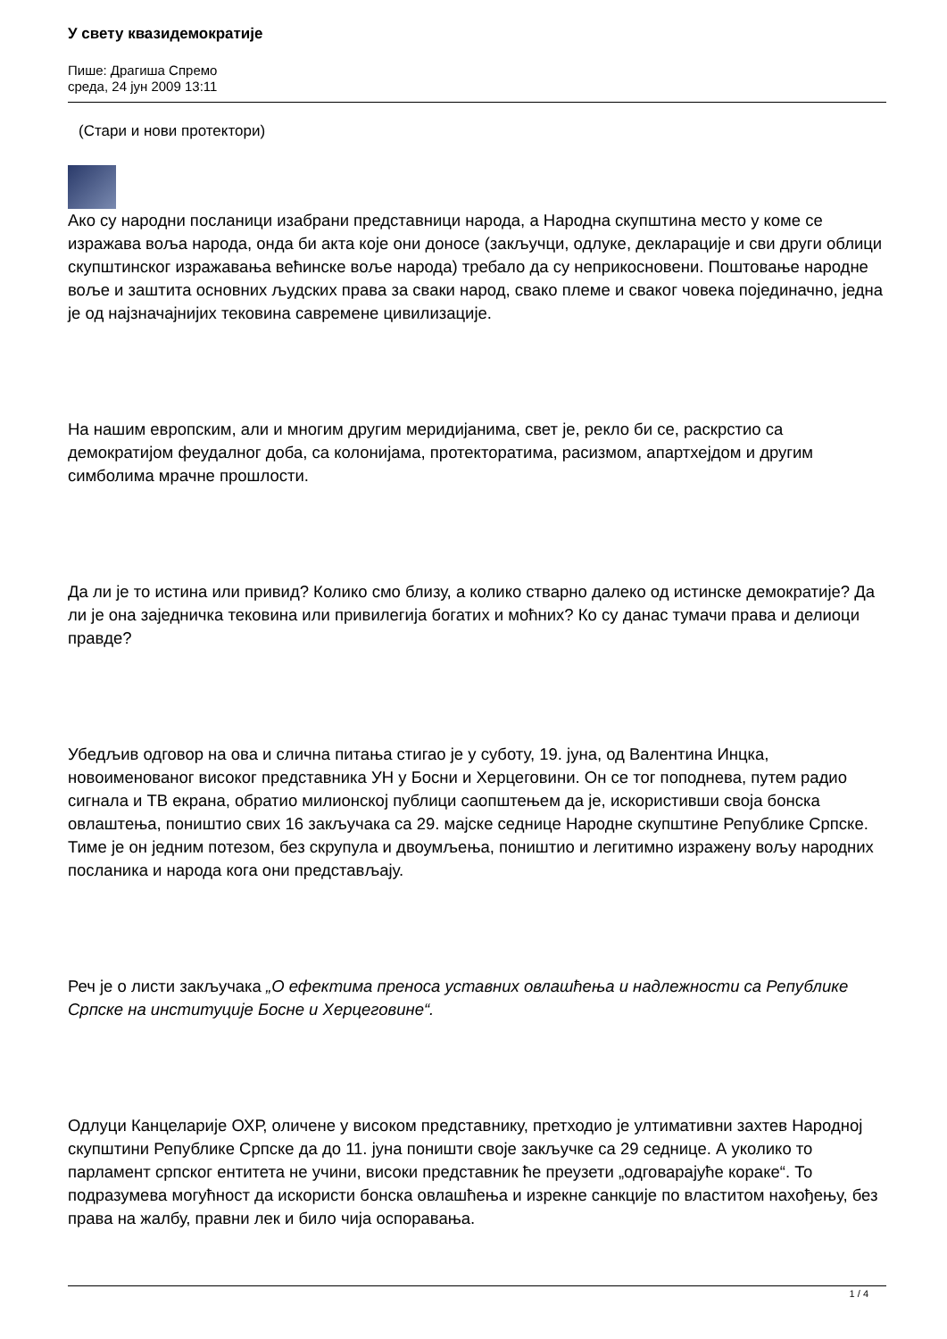У свету квазидемократије
Пише: Драгиша Спремо
среда, 24 јун 2009 13:11
(Стари и нови протектори)
Ако су народни посланици изабрани представници народа, а Народна скупштина место у коме се изражава воља народа, онда би акта које они доносе (закључци, одлуке, декларације и сви други облици скупштинског изражавања већинске воље народа) требало да су неприкосновени. Поштовање народне воље и заштита основних људских права за сваки народ, свако племе и сваког човека појединачно, једна је од најзначајнијих тековина савремене цивилизације.
На нашим европским, али и многим другим меридијанима, свет је, рекло би се, раскрстио са демократијом феудалног доба, са колонијама, протекторатима, расизмом, апартхејдом и другим симболима мрачне прошлости.
Да ли је то истина или привид? Колико смо близу, а колико стварно далеко од истинске демократије? Да ли је она заједничка тековина или привилегија богатих и моћних? Ко су данас тумачи права и делиоци правде?
Убедљив одговор на ова и слична питања стигао је у суботу, 19. јуна, од Валентина Инцка, новоименованог високог представника УН у Босни и Херцеговини. Он се тог поподнева, путем радио сигнала и ТВ екрана, обратио милионској публици саопштењем да је, искористивши своја бонска овлаштења, поништио свих 16 закључака са 29. мајске седнице Народне скупштине Републике Српске. Тиме је он једним потезом, без скрупула и двоумљења, поништио и легитимно изражену вољу народних посланика и народа кога они представљају.
Реч је о листи закључака „О ефектима преноса уставних овлашћења и надлежности са Републике Српске на институције Босне и Херцеговине“.
Одлуци Канцеларије ОХР, оличене у високом представнику, претходио је ултимативни захтев Народној скупштини Републике Српске да до 11. јуна поништи своје закључке са 29 седнице. А уколико то парламент српског ентитета не учини, високи представник ће преузети „одговарајуће кораке“. То подразумева могућност да искористи бонска овлашћења и изрекне санкције по властитом нахођењу, без права на жалбу, правни лек и било чија оспоравања.
1 / 4